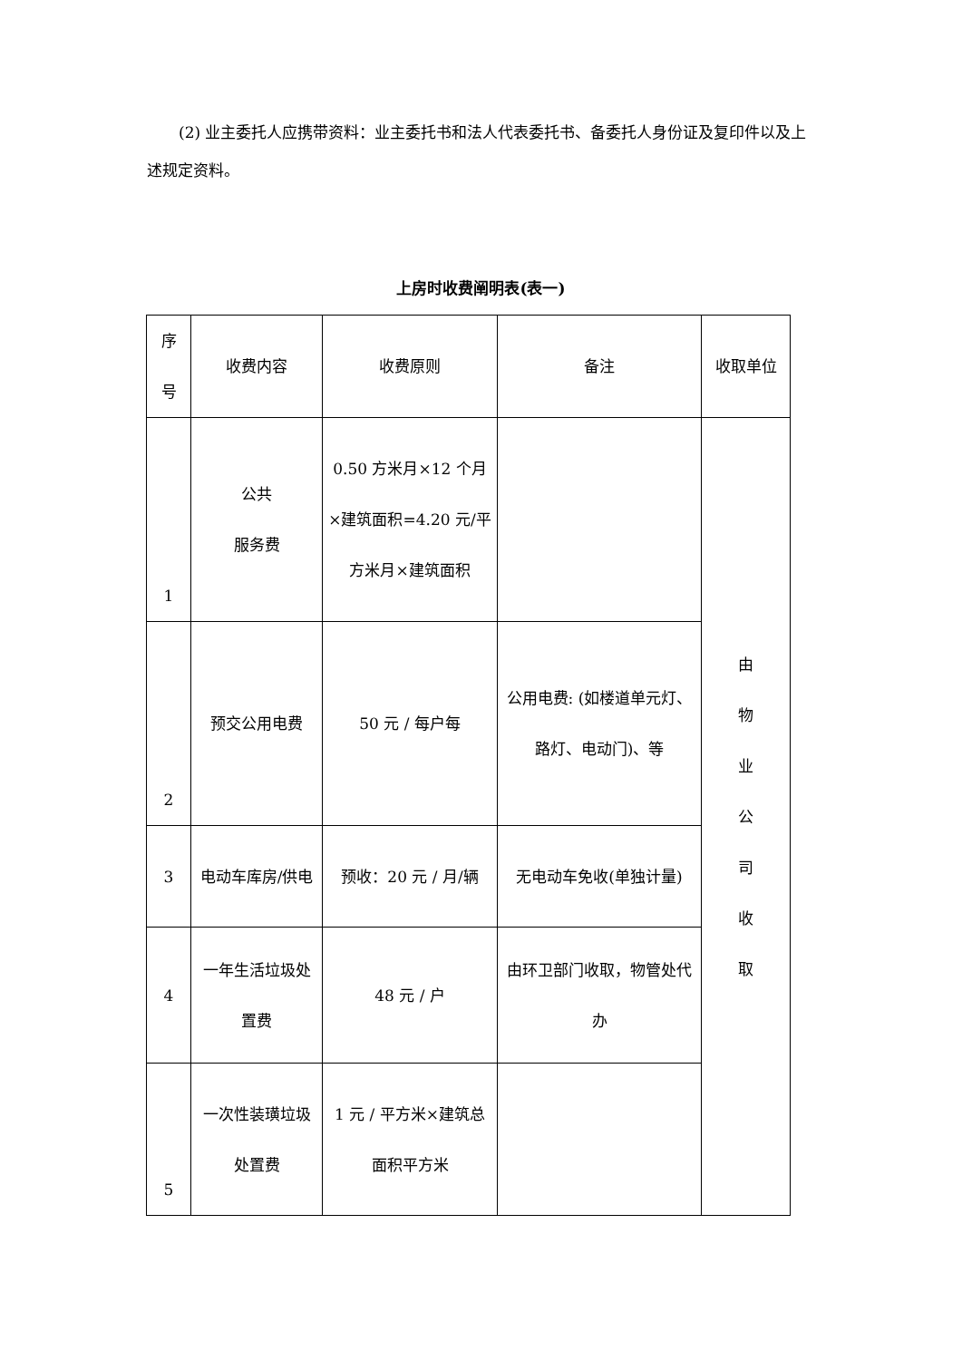(2) 业主委托人应携带资料：业主委托书和法人代表委托书、备委托人身份证及复印件以及上述规定资料。
上房时收费阐明表(表一)
| 序 号 | 收费内容 | 收费原则 | 备注 | 收取单位 |
| 1 | 公共 服务费 | 0.50 方米月×12 个月×建筑面积=4.20 元/平方米月×建筑面积 | | 由 物 业 公 司 收 取 |
| 2 | 预交公用电费 | 50 元 / 每户每 | 公用电费: (如楼道单元灯、路灯、电动门)、等 | |
| 3 | 电动车库房/供电 | 预收：20 元 / 月/辆 | 无电动车免收(单独计量) | |
| 4 | 一年生活垃圾处置费 | 48 元 / 户 | 由环卫部门收取，物管处代办 | |
| 5 | 一次性装璜垃圾处置费 | 1 元 / 平方米×建筑总面积平方米 | | |